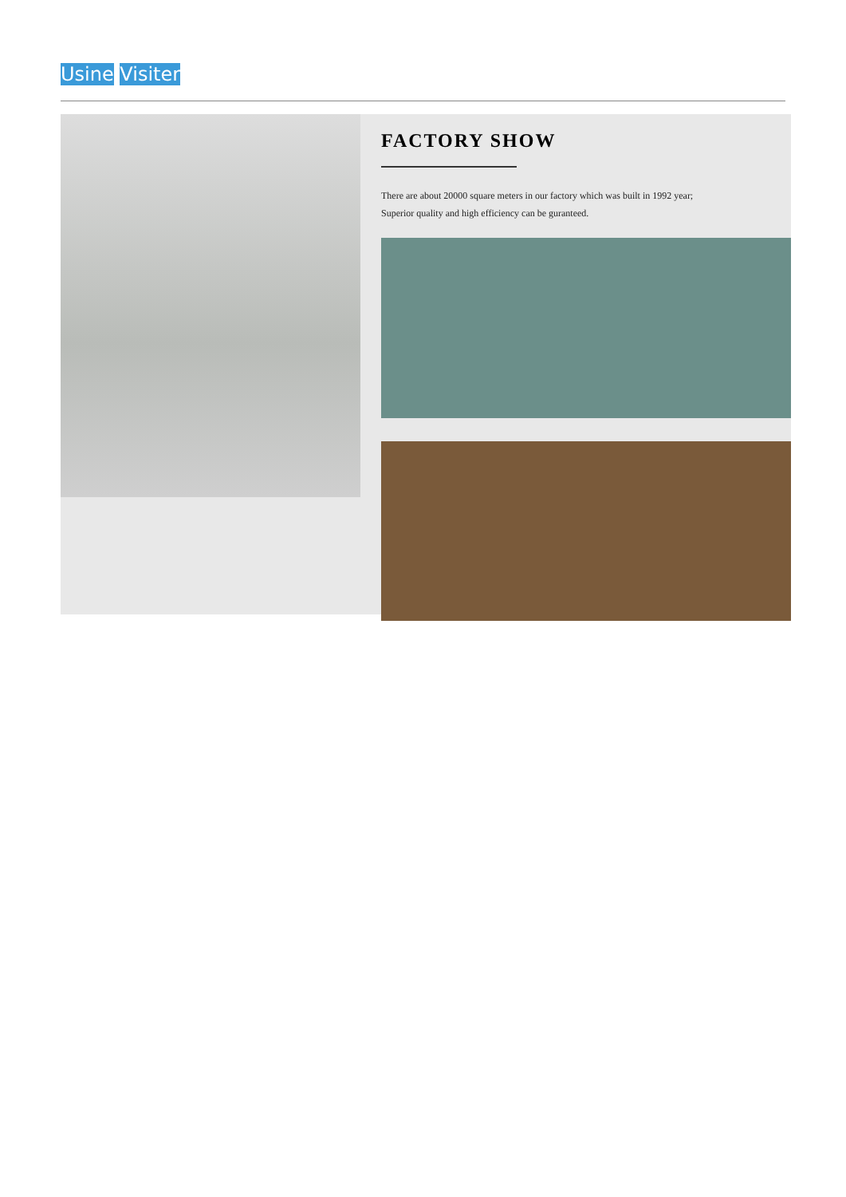Usine Visiter
FACTORY SHOW
There are about 20000 square meters in our factory which was built in 1992 year;
Superior quality and high efficiency can be guranteed.